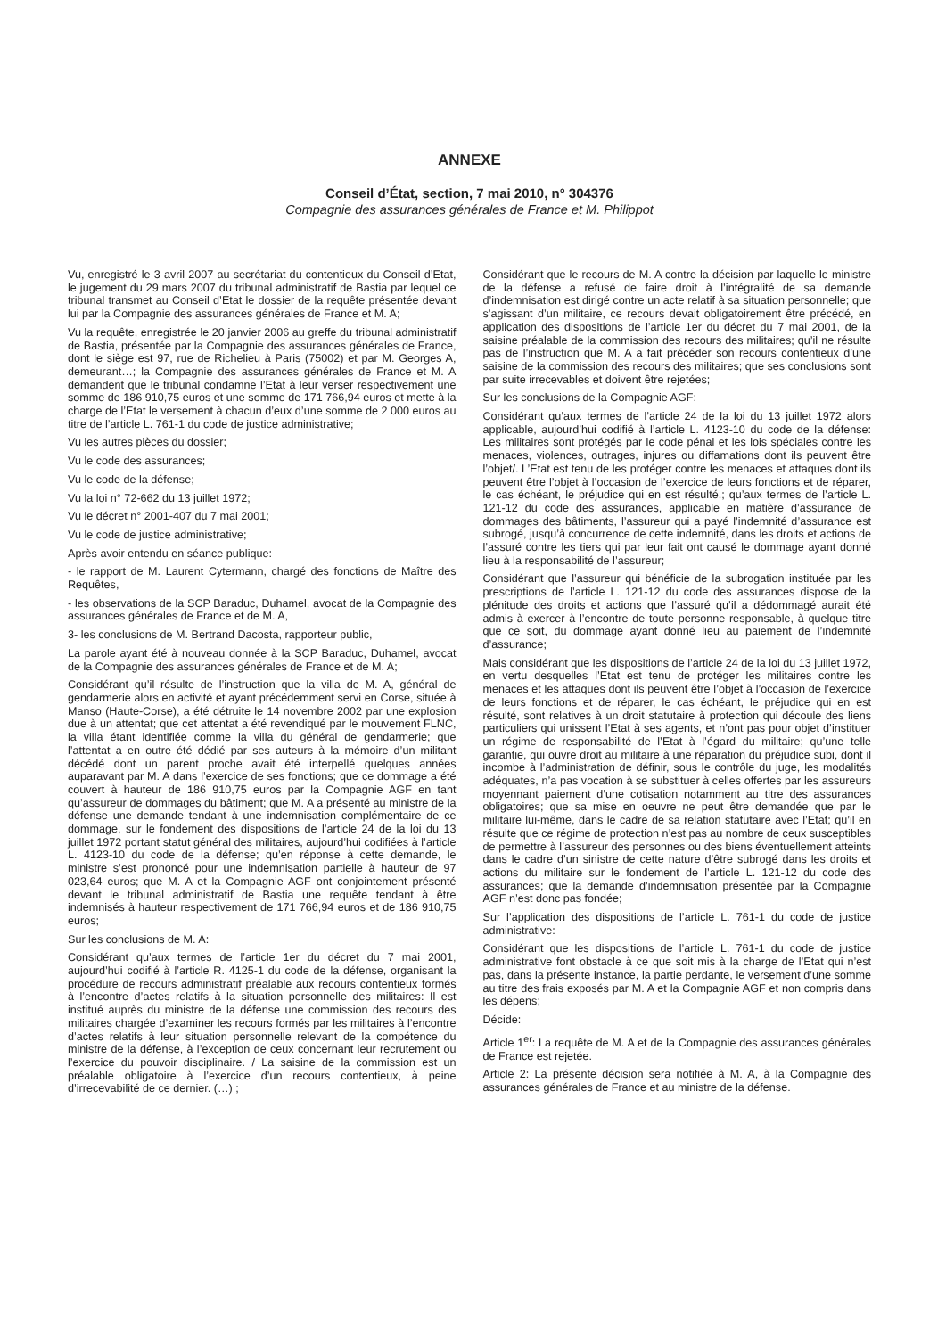ANNEXE
Conseil d’État, section, 7 mai 2010, n° 304376
Compagnie des assurances générales de France et M. Philippot
Vu, enregistré le 3 avril 2007 au secrétariat du contentieux du Conseil d’Etat, le jugement du 29 mars 2007 du tribunal administratif de Bastia par lequel ce tribunal transmet au Conseil d’Etat le dossier de la requête présentée devant lui par la Compagnie des assurances générales de France et M. A;
Vu la requête, enregistrée le 20 janvier 2006 au greffe du tribunal administratif de Bastia, présentée par la Compagnie des assurances générales de France, dont le siège est 97, rue de Richelieu à Paris (75002) et par M. Georges A, demeurant…; la Compagnie des assurances générales de France et M. A demandent que le tribunal condamne l’Etat à leur verser respectivement une somme de 186 910,75 euros et une somme de 171 766,94 euros et mette à la charge de l’Etat le versement à chacun d’eux d’une somme de 2 000 euros au titre de l’article L. 761-1 du code de justice administrative;
Vu les autres pièces du dossier;
Vu le code des assurances;
Vu le code de la défense;
Vu la loi n° 72-662 du 13 juillet 1972;
Vu le décret n° 2001-407 du 7 mai 2001;
Vu le code de justice administrative;
Après avoir entendu en séance publique:
- le rapport de M. Laurent Cytermann, chargé des fonctions de Maître des Requêtes,
- les observations de la SCP Baraduc, Duhamel, avocat de la Compagnie des assurances générales de France et de M. A,
3- les conclusions de M. Bertrand Dacosta, rapporteur public,
La parole ayant été à nouveau donnée à la SCP Baraduc, Duhamel, avocat de la Compagnie des assurances générales de France et de M. A;
Considérant qu’il résulte de l’instruction que la villa de M. A, général de gendarmerie alors en activité et ayant précédemment servi en Corse, située à Manso (Haute-Corse), a été détruite le 14 novembre 2002 par une explosion due à un attentat; que cet attentat a été revendiqué par le mouvement FLNC, la villa étant identifiée comme la villa du général de gendarmerie; que l’attentat a en outre été dédié par ses auteurs à la mémoire d’un militant décédé dont un parent proche avait été interpellé quelques années auparavant par M. A dans l’exercice de ses fonctions; que ce dommage a été couvert à hauteur de 186 910,75 euros par la Compagnie AGF en tant qu’assureur de dommages du bâtiment; que M. A a présenté au ministre de la défense une demande tendant à une indemnisation complémentaire de ce dommage, sur le fondement des dispositions de l’article 24 de la loi du 13 juillet 1972 portant statut général des militaires, aujourd’hui codifiées à l’article L. 4123-10 du code de la défense; qu’en réponse à cette demande, le ministre s’est prononcé pour une indemnisation partielle à hauteur de 97 023,64 euros; que M. A et la Compagnie AGF ont conjointement présenté devant le tribunal administratif de Bastia une requête tendant à être indemnisés à hauteur respectivement de 171 766,94 euros et de 186 910,75 euros;
Sur les conclusions de M. A:
Considérant qu’aux termes de l’article 1er du décret du 7 mai 2001, aujourd’hui codifié à l’article R. 4125-1 du code de la défense, organisant la procédure de recours administratif préalable aux recours contentieux formés à l’encontre d’actes relatifs à la situation personnelle des militaires: Il est institué auprès du ministre de la défense une commission des recours des militaires chargée d’examiner les recours formés par les militaires à l’encontre d’actes relatifs à leur situation personnelle relevant de la compétence du ministre de la défense, à l’exception de ceux concernant leur recrutement ou l’exercice du pouvoir disciplinaire. / La saisine de la commission est un préalable obligatoire à l’exercice d’un recours contentieux, à peine d’irrecevabilité de ce dernier. (…) ;
Considérant que le recours de M. A contre la décision par laquelle le ministre de la défense a refusé de faire droit à l’intégralité de sa demande d’indemnisation est dirigé contre un acte relatif à sa situation personnelle; que s’agissant d’un militaire, ce recours devait obligatoirement être précédé, en application des dispositions de l’article 1er du décret du 7 mai 2001, de la saisine préalable de la commission des recours des militaires; qu’il ne résulte pas de l’instruction que M. A a fait précéder son recours contentieux d’une saisine de la commission des recours des militaires; que ses conclusions sont par suite irrecevables et doivent être rejetées;
Sur les conclusions de la Compagnie AGF:
Considérant qu’aux termes de l’article 24 de la loi du 13 juillet 1972 alors applicable, aujourd’hui codifié à l’article L. 4123-10 du code de la défense: Les militaires sont protégés par le code pénal et les lois spéciales contre les menaces, violences, outrages, injures ou diffamations dont ils peuvent être l’objet/. L’Etat est tenu de les protéger contre les menaces et attaques dont ils peuvent être l’objet à l’occasion de l’exercice de leurs fonctions et de réparer, le cas échéant, le préjudice qui en est résulté.; qu’aux termes de l’article L. 121-12 du code des assurances, applicable en matière d’assurance de dommages des bâtiments, l’assureur qui a payé l’indemnité d’assurance est subrogé, jusqu’à concurrence de cette indemnité, dans les droits et actions de l’assuré contre les tiers qui par leur fait ont causé le dommage ayant donné lieu à la responsabilité de l’assureur;
Considérant que l’assureur qui bénéficie de la subrogation instituée par les prescriptions de l’article L. 121-12 du code des assurances dispose de la plénitude des droits et actions que l’assuré qu’il a dédommagé aurait été admis à exercer à l’encontre de toute personne responsable, à quelque titre que ce soit, du dommage ayant donné lieu au paiement de l’indemnité d’assurance;
Mais considérant que les dispositions de l’article 24 de la loi du 13 juillet 1972, en vertu desquelles l’Etat est tenu de protéger les militaires contre les menaces et les attaques dont ils peuvent être l’objet à l’occasion de l’exercice de leurs fonctions et de réparer, le cas échéant, le préjudice qui en est résulté, sont relatives à un droit statutaire à protection qui découle des liens particuliers qui unissent l’Etat à ses agents, et n’ont pas pour objet d’instituer un régime de responsabilité de l’Etat à l’égard du militaire; qu’une telle garantie, qui ouvre droit au militaire à une réparation du préjudice subi, dont il incombe à l’administration de définir, sous le contrôle du juge, les modalités adéquates, n’a pas vocation à se substituer à celles offertes par les assureurs moyennant paiement d’une cotisation notamment au titre des assurances obligatoires; que sa mise en oeuvre ne peut être demandée que par le militaire lui-même, dans le cadre de sa relation statutaire avec l’Etat; qu’il en résulte que ce régime de protection n’est pas au nombre de ceux susceptibles de permettre à l’assureur des personnes ou des biens éventuellement atteints dans le cadre d’un sinistre de cette nature d’être subrogé dans les droits et actions du militaire sur le fondement de l’article L. 121-12 du code des assurances; que la demande d’indemnisation présentée par la Compagnie AGF n’est donc pas fondée;
Sur l’application des dispositions de l’article L. 761-1 du code de justice administrative:
Considérant que les dispositions de l’article L. 761-1 du code de justice administrative font obstacle à ce que soit mis à la charge de l’Etat qui n’est pas, dans la présente instance, la partie perdante, le versement d’une somme au titre des frais exposés par M. A et la Compagnie AGF et non compris dans les dépens;
Décide:
Article 1<sup>er</sup>: La requête de M. A et de la Compagnie des assurances générales de France est rejetée.
Article 2: La présente décision sera notifiée à M. A, à la Compagnie des assurances générales de France et au ministre de la défense.